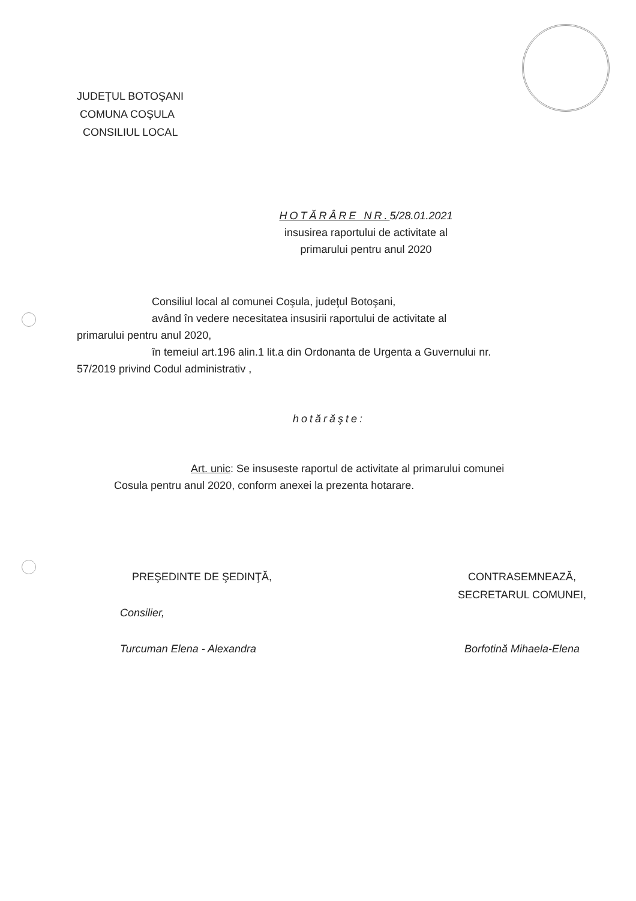JUDEŢUL BOTOŞANI
COMUNA COŞULA
CONSILIUL LOCAL
HOTĂRÂRE NR. 5/28.01.2021
insusirea raportului de activitate al
primarului pentru anul 2020
Consiliul local al comunei Coşula, judeţul Botoşani,
având în vedere necesitatea insusirii raportului de activitate al
primarului pentru anul 2020,
în temeiul art.196 alin.1 lit.a din Ordonanta de Urgenta a Guvernului nr.
57/2019 privind Codul administrativ ,
hotărăşte:
Art. unic: Se insuseste raportul de activitate al primarului comunei
Cosula pentru anul 2020, conform anexei la prezenta hotarare.
PREŞEDINTE DE ŞEDINŢĂ,
Consilier,
Turcuman Elena - Alexandra
CONTRASEMNEAZĂ,
SECRETARUL COMUNEI,
Borfotină Mihaela-Elena